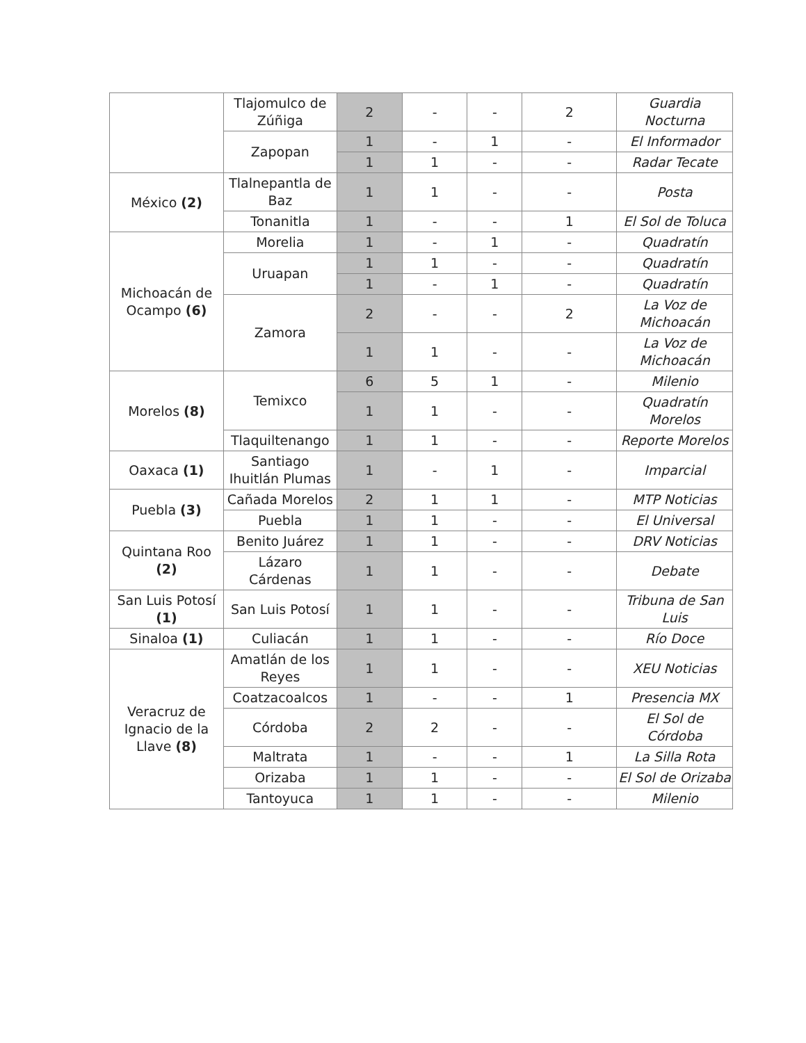| | Tlajomulco de Zúñiga | 2 | - | - | 2 | Guardia Nocturna |
| | Zapopan | 1 | - | 1 | - | El Informador |
| | | 1 | 1 | - | - | Radar Tecate |
| México (2) | Tlalnepantla de Baz | 1 | 1 | - | - | Posta |
| | Tonanitla | 1 | - | - | 1 | El Sol de Toluca |
| Michoacán de Ocampo (6) | Morelia | 1 | - | 1 | - | Quadratín |
| | Uruapan | 1 | 1 | - | - | Quadratín |
| | | 1 | - | 1 | - | Quadratín |
| | Zamora | 2 | - | - | 2 | La Voz de Michoacán |
| | | 1 | 1 | - | - | La Voz de Michoacán |
| Morelos (8) | Temixco | 6 | 5 | 1 | - | Milenio |
| | | 1 | 1 | - | - | Quadratín Morelos |
| | Tlaquiltenango | 1 | 1 | - | - | Reporte Morelos |
| Oaxaca (1) | Santiago Ihuitlán Plumas | 1 | - | 1 | - | Imparcial |
| Puebla (3) | Cañada Morelos | 2 | 1 | 1 | - | MTP Noticias |
| | Puebla | 1 | 1 | - | - | El Universal |
| Quintana Roo (2) | Benito Juárez | 1 | 1 | - | - | DRV Noticias |
| | Lázaro Cárdenas | 1 | 1 | - | - | Debate |
| San Luis Potosí (1) | San Luis Potosí | 1 | 1 | - | - | Tribuna de San Luis |
| Sinaloa (1) | Culiacán | 1 | 1 | - | - | Río Doce |
| Veracruz de Ignacio de la Llave (8) | Amatlán de los Reyes | 1 | 1 | - | - | XEU Noticias |
| | Coatzacoalcos | 1 | - | - | 1 | Presencia MX |
| | Córdoba | 2 | 2 | - | - | El Sol de Córdoba |
| | Maltrata | 1 | - | - | 1 | La Silla Rota |
| | Orizaba | 1 | 1 | - | - | El Sol de Orizaba |
| | Tantoyuca | 1 | 1 | - | - | Milenio |